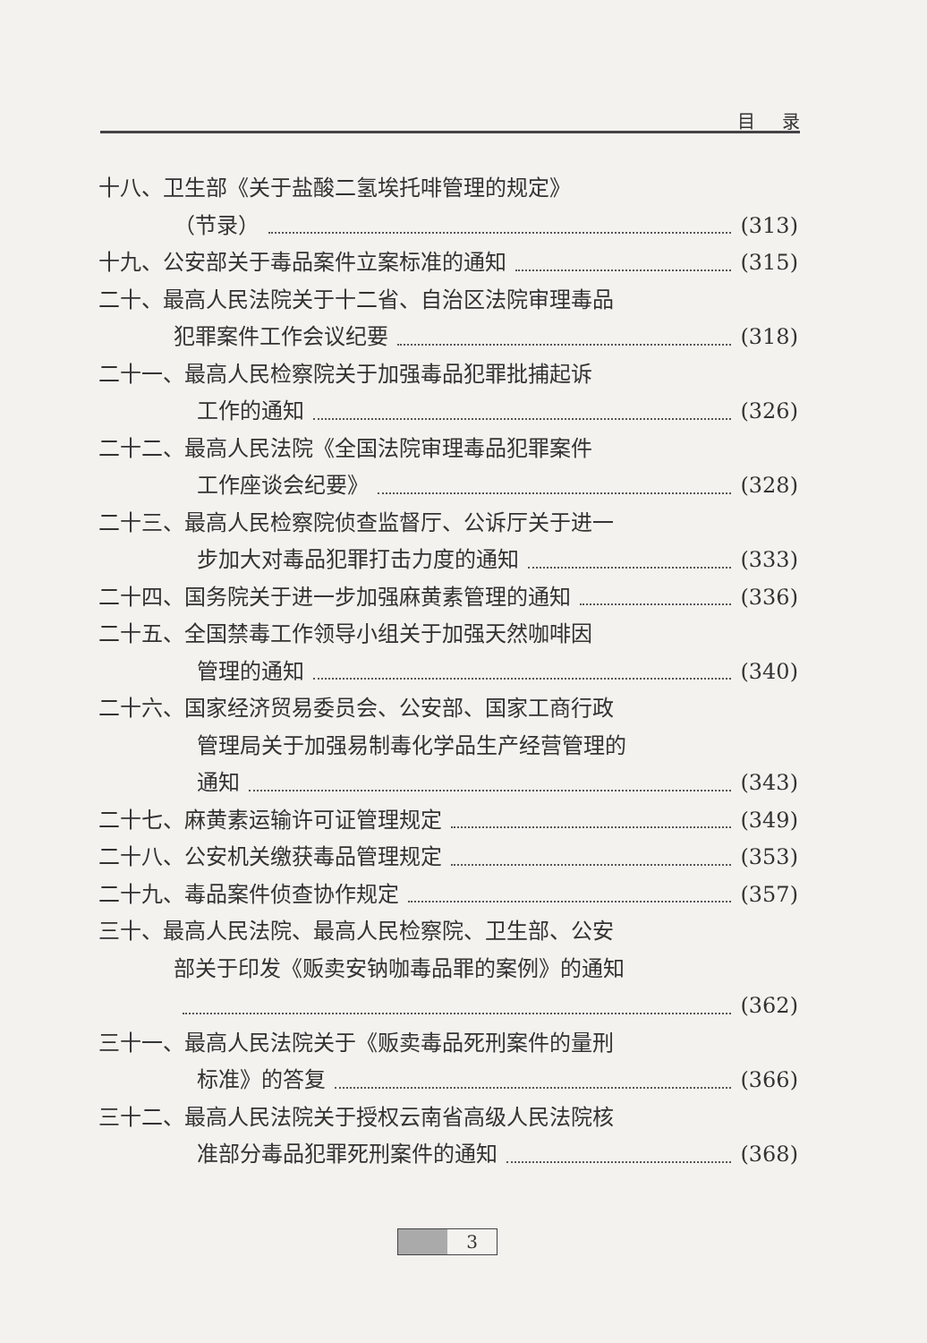目录
十八、卫生部《关于盐酸二氢埃托啡管理的规定》
（节录） (313)
十九、公安部关于毒品案件立案标准的通知 (315)
二十、最高人民法院关于十二省、自治区法院审理毒品
犯罪案件工作会议纪要 (318)
二十一、最高人民检察院关于加强毒品犯罪批捕起诉
工作的通知 (326)
二十二、最高人民法院《全国法院审理毒品犯罪案件
工作座谈会纪要》 (328)
二十三、最高人民检察院侦查监督厅、公诉厅关于进一
步加大对毒品犯罪打击力度的通知 (333)
二十四、国务院关于进一步加强麻黄素管理的通知 (336)
二十五、全国禁毒工作领导小组关于加强天然咖啡因
管理的通知 (340)
二十六、国家经济贸易委员会、公安部、国家工商行政
管理局关于加强易制毒化学品生产经营管理的
通知 (343)
二十七、麻黄素运输许可证管理规定 (349)
二十八、公安机关缴获毒品管理规定 (353)
二十九、毒品案件侦查协作规定 (357)
三十、最高人民法院、最高人民检察院、卫生部、公安
部关于印发《贩卖安钠咖毒品罪的案例》的通知
(362)
三十一、最高人民法院关于《贩卖毒品死刑案件的量刑
标准》的答复 (366)
三十二、最高人民法院关于授权云南省高级人民法院核
准部分毒品犯罪死刑案件的通知 (368)
3